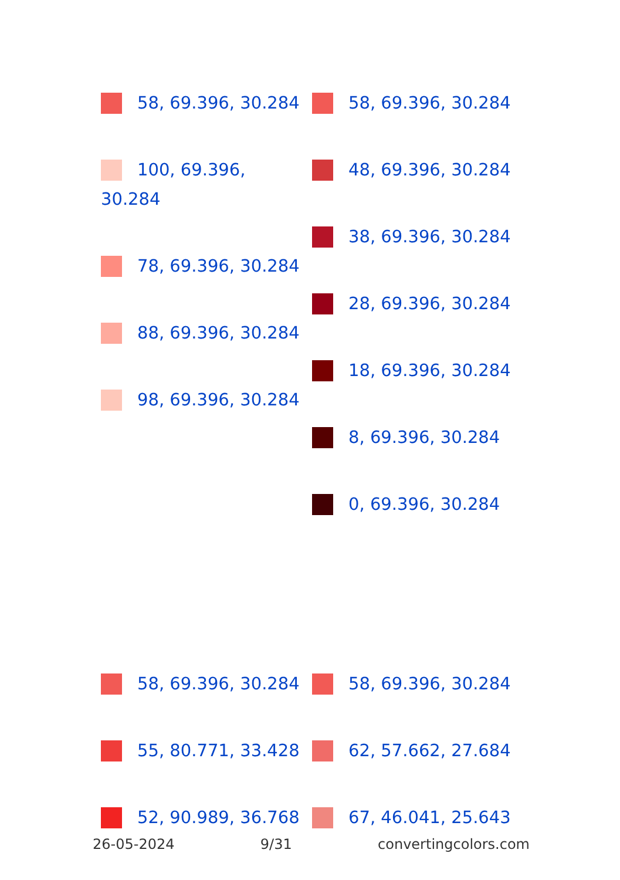58, 69.396, 30.284
100, 69.396,
30.284
78, 69.396, 30.284
88, 69.396, 30.284
98, 69.396, 30.284
58, 69.396, 30.284
48, 69.396, 30.284
38, 69.396, 30.284
28, 69.396, 30.284
18, 69.396, 30.284
8, 69.396, 30.284
0, 69.396, 30.284
58, 69.396, 30.284
55, 80.771, 33.428
52, 90.989, 36.768
58, 69.396, 30.284
62, 57.662, 27.684
67, 46.041, 25.643
26-05-2024 9/31 convertingcolors.com